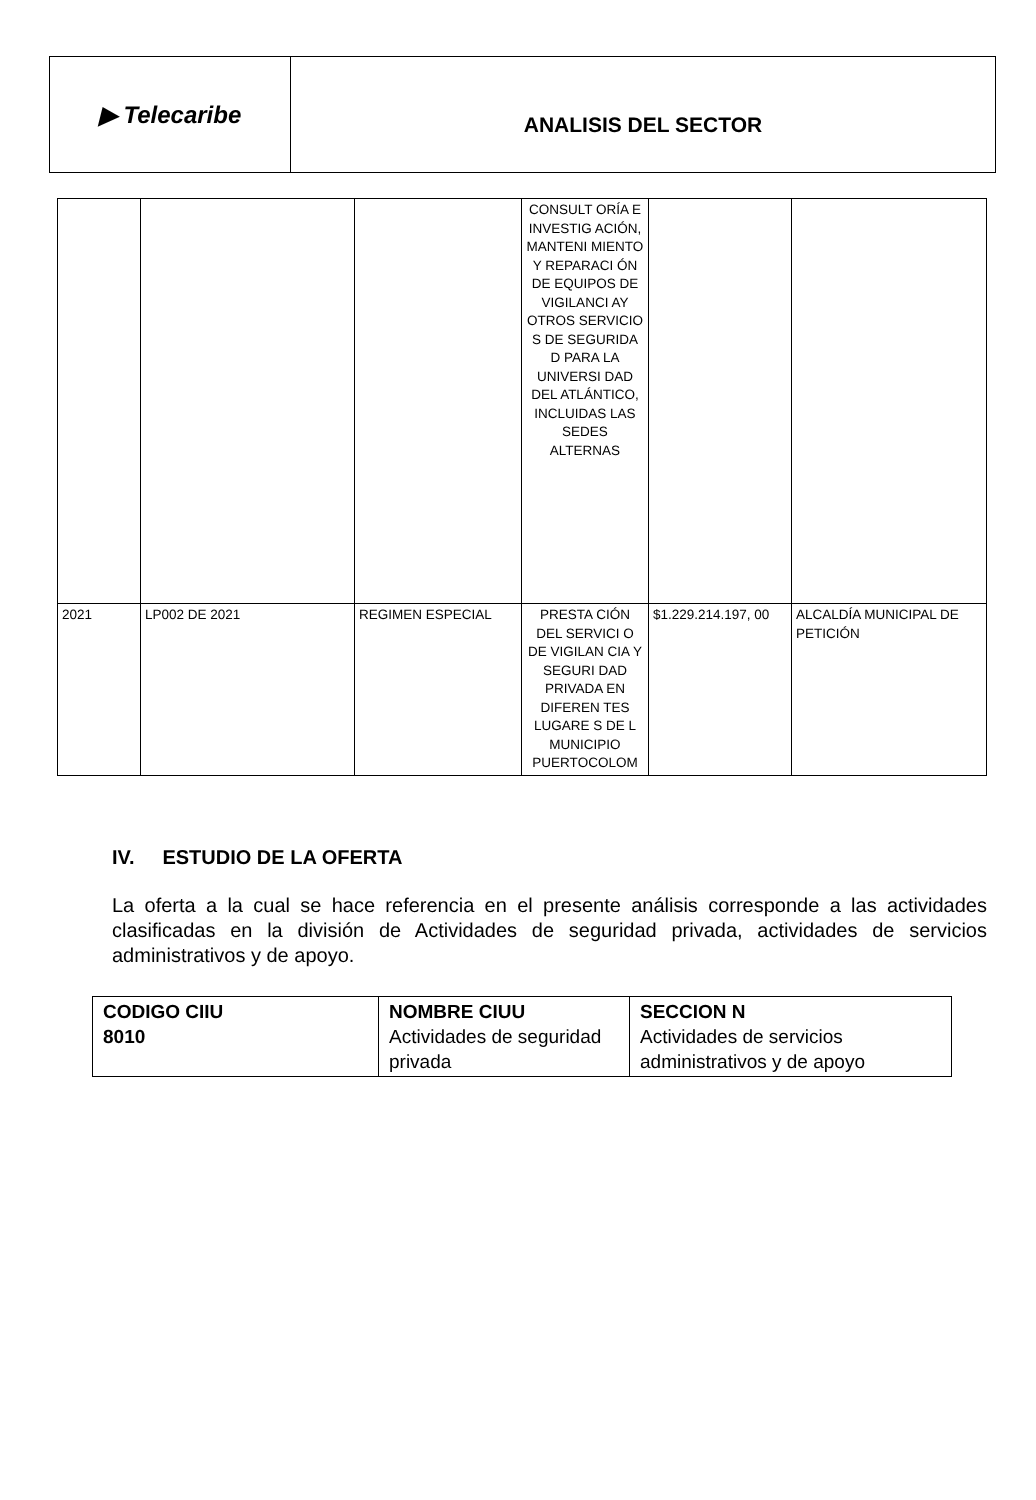▶ Telecaribe
ANALISIS DEL SECTOR
| | | | CONSULT ORÍA E INVESTIG ACIÓN, MANTENI MIENTO Y REPARACI ÓN DE EQUIPOS DE VIGILANCI AY OTROS SERVICIO S DE SEGURIDA D PARA LA UNIVERSI DAD DEL ATLÁNTICO, INCLUIDAS LAS SEDES ALTERNAS | | |
| 2021 | LP002 DE 2021 | REGIMEN ESPECIAL | PRESTA CIÓN DEL SERVICI O DE VIGILAN CIA Y SEGURI DAD PRIVADA EN DIFEREN TES LUGARE S DE L MUNICIPIO PUERTOCOLOM | $1.229.214.197, 00 | ALCALDÍA MUNICIPAL DE PETICIÓN |
IV. ESTUDIO DE LA OFERTA
La oferta a la cual se hace referencia en el presente análisis corresponde a las actividades clasificadas en la división de Actividades de seguridad privada, actividades de servicios administrativos y de apoyo.
| CODIGO CIIU 8010 | NOMBRE CIUU Actividades de seguridad privada | SECCION N Actividades de servicios administrativos y de apoyo |